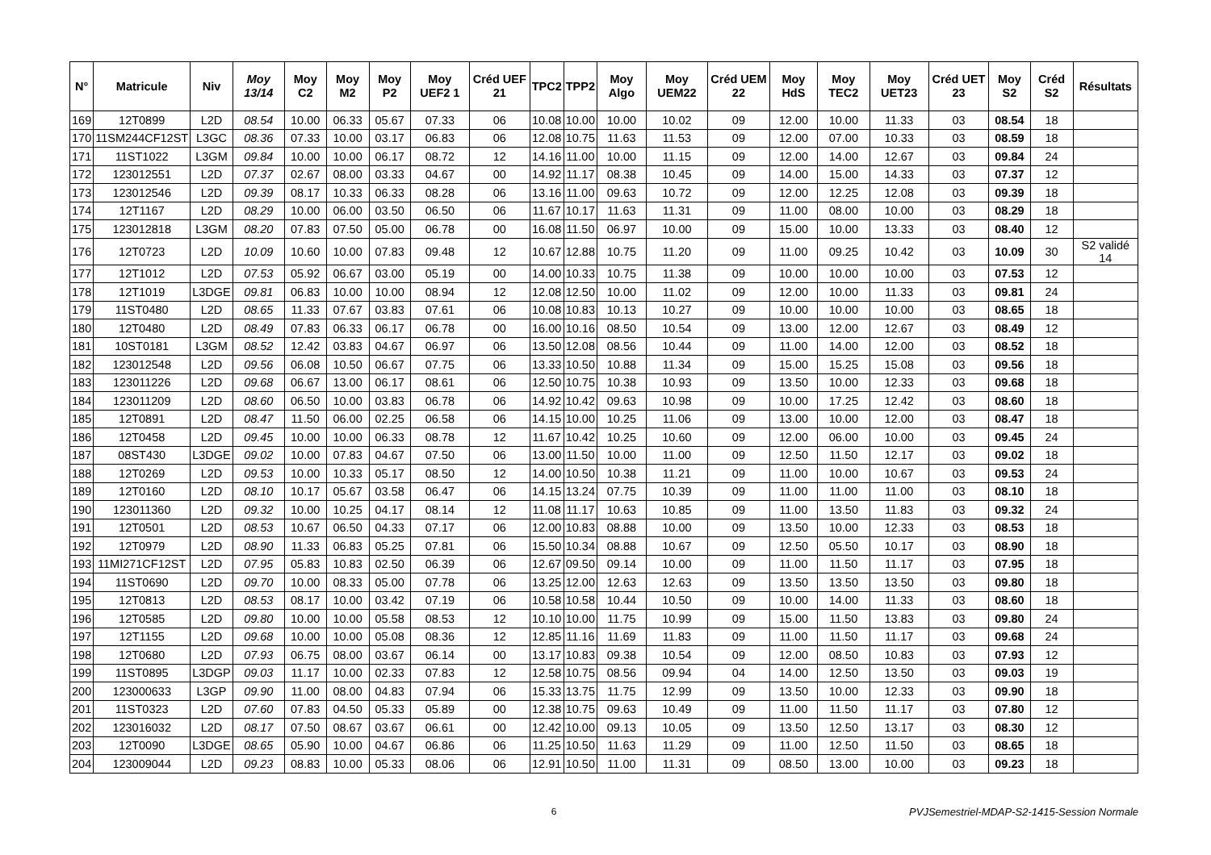| N° | Matricule | Niv | Moy 13/14 | Moy C2 | Moy M2 | Moy P2 | Moy UEF2 1 | Créd UEF 21 | TPC2 | TPP2 | Moy Algo | Moy UEM22 | Créd UEM 22 | Moy HdS | Moy TEC2 | Moy UET23 | Créd UET 23 | Moy S2 | Créd S2 | Résultats |
| --- | --- | --- | --- | --- | --- | --- | --- | --- | --- | --- | --- | --- | --- | --- | --- | --- | --- | --- | --- | --- |
| 169 | 12T0899 | L2D | 08.54 | 10.00 | 06.33 | 05.67 | 07.33 | 06 | 10.08 | 10.00 | 10.00 | 10.02 | 09 | 12.00 | 10.00 | 11.33 | 03 | 08.54 | 18 | |
| 170 | 11SM244CF12ST | L3GC | 08.36 | 07.33 | 10.00 | 03.17 | 06.83 | 06 | 12.08 | 10.75 | 11.63 | 11.53 | 09 | 12.00 | 07.00 | 10.33 | 03 | 08.59 | 18 | |
| 171 | 11ST1022 | L3GM | 09.84 | 10.00 | 10.00 | 06.17 | 08.72 | 12 | 14.16 | 11.00 | 10.00 | 11.15 | 09 | 12.00 | 14.00 | 12.67 | 03 | 09.84 | 24 | |
| 172 | 123012551 | L2D | 07.37 | 02.67 | 08.00 | 03.33 | 04.67 | 00 | 14.92 | 11.17 | 08.38 | 10.45 | 09 | 14.00 | 15.00 | 14.33 | 03 | 07.37 | 12 | |
| 173 | 123012546 | L2D | 09.39 | 08.17 | 10.33 | 06.33 | 08.28 | 06 | 13.16 | 11.00 | 09.63 | 10.72 | 09 | 12.00 | 12.25 | 12.08 | 03 | 09.39 | 18 | |
| 174 | 12T1167 | L2D | 08.29 | 10.00 | 06.00 | 03.50 | 06.50 | 06 | 11.67 | 10.17 | 11.63 | 11.31 | 09 | 11.00 | 08.00 | 10.00 | 03 | 08.29 | 18 | |
| 175 | 123012818 | L3GM | 08.20 | 07.83 | 07.50 | 05.00 | 06.78 | 00 | 16.08 | 11.50 | 06.97 | 10.00 | 09 | 15.00 | 10.00 | 13.33 | 03 | 08.40 | 12 | |
| 176 | 12T0723 | L2D | 10.09 | 10.60 | 10.00 | 07.83 | 09.48 | 12 | 10.67 | 12.88 | 10.75 | 11.20 | 09 | 11.00 | 09.25 | 10.42 | 03 | 10.09 | 30 | S2 validé 14 |
| 177 | 12T1012 | L2D | 07.53 | 05.92 | 06.67 | 03.00 | 05.19 | 00 | 14.00 | 10.33 | 10.75 | 11.38 | 09 | 10.00 | 10.00 | 10.00 | 03 | 07.53 | 12 | |
| 178 | 12T1019 | L3DGE | 09.81 | 06.83 | 10.00 | 10.00 | 08.94 | 12 | 12.08 | 12.50 | 10.00 | 11.02 | 09 | 12.00 | 10.00 | 11.33 | 03 | 09.81 | 24 | |
| 179 | 11ST0480 | L2D | 08.65 | 11.33 | 07.67 | 03.83 | 07.61 | 06 | 10.08 | 10.83 | 10.13 | 10.27 | 09 | 10.00 | 10.00 | 10.00 | 03 | 08.65 | 18 | |
| 180 | 12T0480 | L2D | 08.49 | 07.83 | 06.33 | 06.17 | 06.78 | 00 | 16.00 | 10.16 | 08.50 | 10.54 | 09 | 13.00 | 12.00 | 12.67 | 03 | 08.49 | 12 | |
| 181 | 10ST0181 | L3GM | 08.52 | 12.42 | 03.83 | 04.67 | 06.97 | 06 | 13.50 | 12.08 | 08.56 | 10.44 | 09 | 11.00 | 14.00 | 12.00 | 03 | 08.52 | 18 | |
| 182 | 123012548 | L2D | 09.56 | 06.08 | 10.50 | 06.67 | 07.75 | 06 | 13.33 | 10.50 | 10.88 | 11.34 | 09 | 15.00 | 15.25 | 15.08 | 03 | 09.56 | 18 | |
| 183 | 123011226 | L2D | 09.68 | 06.67 | 13.00 | 06.17 | 08.61 | 06 | 12.50 | 10.75 | 10.38 | 10.93 | 09 | 13.50 | 10.00 | 12.33 | 03 | 09.68 | 18 | |
| 184 | 123011209 | L2D | 08.60 | 06.50 | 10.00 | 03.83 | 06.78 | 06 | 14.92 | 10.42 | 09.63 | 10.98 | 09 | 10.00 | 17.25 | 12.42 | 03 | 08.60 | 18 | |
| 185 | 12T0891 | L2D | 08.47 | 11.50 | 06.00 | 02.25 | 06.58 | 06 | 14.15 | 10.00 | 10.25 | 11.06 | 09 | 13.00 | 10.00 | 12.00 | 03 | 08.47 | 18 | |
| 186 | 12T0458 | L2D | 09.45 | 10.00 | 10.00 | 06.33 | 08.78 | 12 | 11.67 | 10.42 | 10.25 | 10.60 | 09 | 12.00 | 06.00 | 10.00 | 03 | 09.45 | 24 | |
| 187 | 08ST430 | L3DGE | 09.02 | 10.00 | 07.83 | 04.67 | 07.50 | 06 | 13.00 | 11.50 | 10.00 | 11.00 | 09 | 12.50 | 11.50 | 12.17 | 03 | 09.02 | 18 | |
| 188 | 12T0269 | L2D | 09.53 | 10.00 | 10.33 | 05.17 | 08.50 | 12 | 14.00 | 10.50 | 10.38 | 11.21 | 09 | 11.00 | 10.00 | 10.67 | 03 | 09.53 | 24 | |
| 189 | 12T0160 | L2D | 08.10 | 10.17 | 05.67 | 03.58 | 06.47 | 06 | 14.15 | 13.24 | 07.75 | 10.39 | 09 | 11.00 | 11.00 | 11.00 | 03 | 08.10 | 18 | |
| 190 | 123011360 | L2D | 09.32 | 10.00 | 10.25 | 04.17 | 08.14 | 12 | 11.08 | 11.17 | 10.63 | 10.85 | 09 | 11.00 | 13.50 | 11.83 | 03 | 09.32 | 24 | |
| 191 | 12T0501 | L2D | 08.53 | 10.67 | 06.50 | 04.33 | 07.17 | 06 | 12.00 | 10.83 | 08.88 | 10.00 | 09 | 13.50 | 10.00 | 12.33 | 03 | 08.53 | 18 | |
| 192 | 12T0979 | L2D | 08.90 | 11.33 | 06.83 | 05.25 | 07.81 | 06 | 15.50 | 10.34 | 08.88 | 10.67 | 09 | 12.50 | 05.50 | 10.17 | 03 | 08.90 | 18 | |
| 193 | 11MI271CF12ST | L2D | 07.95 | 05.83 | 10.83 | 02.50 | 06.39 | 06 | 12.67 | 09.50 | 09.14 | 10.00 | 09 | 11.00 | 11.50 | 11.17 | 03 | 07.95 | 18 | |
| 194 | 11ST0690 | L2D | 09.70 | 10.00 | 08.33 | 05.00 | 07.78 | 06 | 13.25 | 12.00 | 12.63 | 12.63 | 09 | 13.50 | 13.50 | 13.50 | 03 | 09.80 | 18 | |
| 195 | 12T0813 | L2D | 08.53 | 08.17 | 10.00 | 03.42 | 07.19 | 06 | 10.58 | 10.58 | 10.44 | 10.50 | 09 | 10.00 | 14.00 | 11.33 | 03 | 08.60 | 18 | |
| 196 | 12T0585 | L2D | 09.80 | 10.00 | 10.00 | 05.58 | 08.53 | 12 | 10.10 | 10.00 | 11.75 | 10.99 | 09 | 15.00 | 11.50 | 13.83 | 03 | 09.80 | 24 | |
| 197 | 12T1155 | L2D | 09.68 | 10.00 | 10.00 | 05.08 | 08.36 | 12 | 12.85 | 11.16 | 11.69 | 11.83 | 09 | 11.00 | 11.50 | 11.17 | 03 | 09.68 | 24 | |
| 198 | 12T0680 | L2D | 07.93 | 06.75 | 08.00 | 03.67 | 06.14 | 00 | 13.17 | 10.83 | 09.38 | 10.54 | 09 | 12.00 | 08.50 | 10.83 | 03 | 07.93 | 12 | |
| 199 | 11ST0895 | L3DGP | 09.03 | 11.17 | 10.00 | 02.33 | 07.83 | 12 | 12.58 | 10.75 | 08.56 | 09.94 | 04 | 14.00 | 12.50 | 13.50 | 03 | 09.03 | 19 | |
| 200 | 123000633 | L3GP | 09.90 | 11.00 | 08.00 | 04.83 | 07.94 | 06 | 15.33 | 13.75 | 11.75 | 12.99 | 09 | 13.50 | 10.00 | 12.33 | 03 | 09.90 | 18 | |
| 201 | 11ST0323 | L2D | 07.60 | 07.83 | 04.50 | 05.33 | 05.89 | 00 | 12.38 | 10.75 | 09.63 | 10.49 | 09 | 11.00 | 11.50 | 11.17 | 03 | 07.80 | 12 | |
| 202 | 123016032 | L2D | 08.17 | 07.50 | 08.67 | 03.67 | 06.61 | 00 | 12.42 | 10.00 | 09.13 | 10.05 | 09 | 13.50 | 12.50 | 13.17 | 03 | 08.30 | 12 | |
| 203 | 12T0090 | L3DGE | 08.65 | 05.90 | 10.00 | 04.67 | 06.86 | 06 | 11.25 | 10.50 | 11.63 | 11.29 | 09 | 11.00 | 12.50 | 11.50 | 03 | 08.65 | 18 | |
| 204 | 123009044 | L2D | 09.23 | 08.83 | 10.00 | 05.33 | 08.06 | 06 | 12.91 | 10.50 | 11.00 | 11.31 | 09 | 08.50 | 13.00 | 10.00 | 03 | 09.23 | 18 | |
6 PVJSemestriel-MDAP-S2-1415-Session Normale